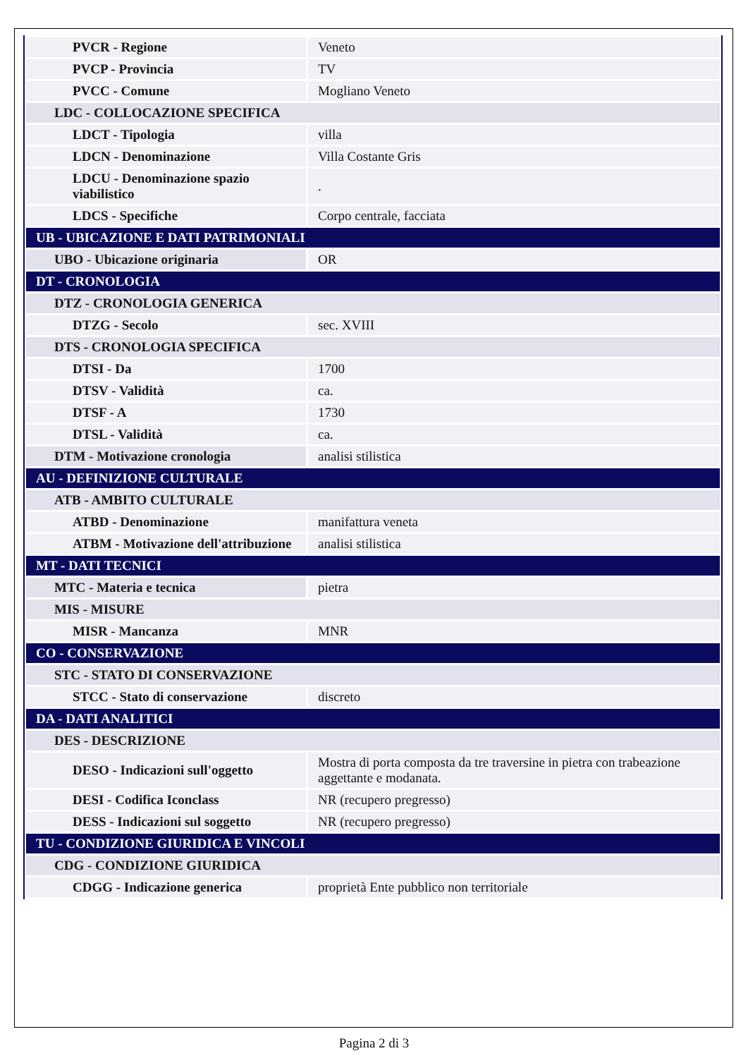| PVCR - Regione | Veneto |
| PVCP - Provincia | TV |
| PVCC - Comune | Mogliano Veneto |
| LDC - COLLOCAZIONE SPECIFICA | |
| LDCT - Tipologia | villa |
| LDCN - Denominazione | Villa Costante Gris |
| LDCU - Denominazione spazio viabilistico | . |
| LDCS - Specifiche | Corpo centrale, facciata |
| UB - UBICAZIONE E DATI PATRIMONIALI | |
| UBO - Ubicazione originaria | OR |
| DT - CRONOLOGIA | |
| DTZ - CRONOLOGIA GENERICA | |
| DTZG - Secolo | sec. XVIII |
| DTS - CRONOLOGIA SPECIFICA | |
| DTSI - Da | 1700 |
| DTSV - Validità | ca. |
| DTSF - A | 1730 |
| DTSL - Validità | ca. |
| DTM - Motivazione cronologia | analisi stilistica |
| AU - DEFINIZIONE CULTURALE | |
| ATB - AMBITO CULTURALE | |
| ATBD - Denominazione | manifattura veneta |
| ATBM - Motivazione dell'attribuzione | analisi stilistica |
| MT - DATI TECNICI | |
| MTC - Materia e tecnica | pietra |
| MIS - MISURE | |
| MISR - Mancanza | MNR |
| CO - CONSERVAZIONE | |
| STC - STATO DI CONSERVAZIONE | |
| STCC - Stato di conservazione | discreto |
| DA - DATI ANALITICI | |
| DES - DESCRIZIONE | |
| DESO - Indicazioni sull'oggetto | Mostra di porta composta da tre traversine in pietra con trabeazione aggettante e modanata. |
| DESI - Codifica Iconclass | NR (recupero pregresso) |
| DESS - Indicazioni sul soggetto | NR (recupero pregresso) |
| TU - CONDIZIONE GIURIDICA E VINCOLI | |
| CDG - CONDIZIONE GIURIDICA | |
| CDGG - Indicazione generica | proprietà Ente pubblico non territoriale |
Pagina 2 di 3